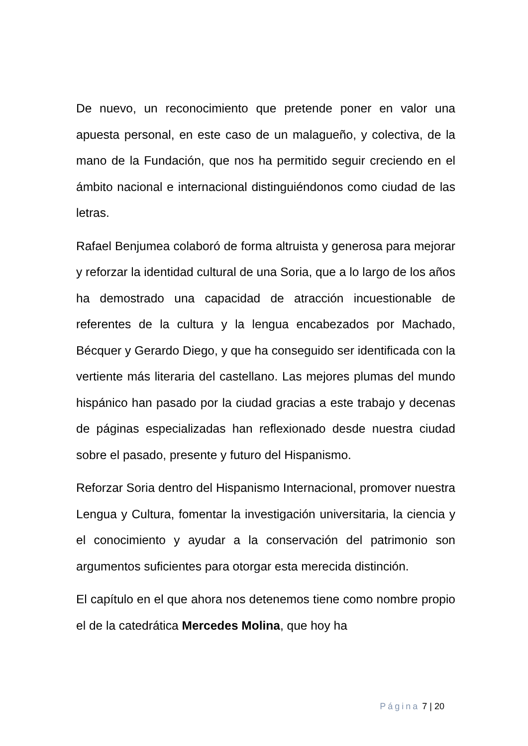De nuevo, un reconocimiento que pretende poner en valor una apuesta personal, en este caso de un malagueño, y colectiva, de la mano de la Fundación, que nos ha permitido seguir creciendo en el ámbito nacional e internacional distinguiéndonos como ciudad de las letras.
Rafael Benjumea colaboró de forma altruista y generosa para mejorar y reforzar la identidad cultural de una Soria, que a lo largo de los años ha demostrado una capacidad de atracción incuestionable de referentes de la cultura y la lengua encabezados por Machado, Bécquer y Gerardo Diego, y que ha conseguido ser identificada con la vertiente más literaria del castellano. Las mejores plumas del mundo hispánico han pasado por la ciudad gracias a este trabajo y decenas de páginas especializadas han reflexionado desde nuestra ciudad sobre el pasado, presente y futuro del Hispanismo.
Reforzar Soria dentro del Hispanismo Internacional, promover nuestra Lengua y Cultura, fomentar la investigación universitaria, la ciencia y el conocimiento y ayudar a la conservación del patrimonio son argumentos suficientes para otorgar esta merecida distinción.
El capítulo en el que ahora nos detenemos tiene como nombre propio el de la catedrática Mercedes Molina, que hoy ha
Página 7 | 20